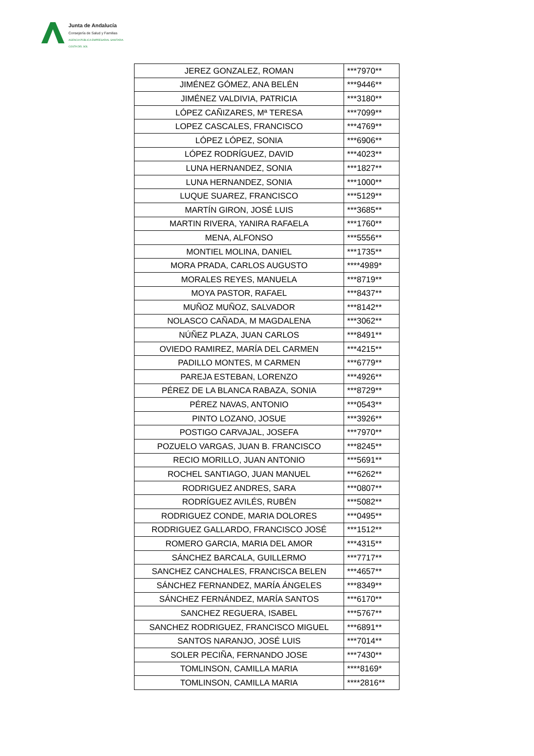Junta de Andalucía
Consejería de Salud y Familias
AGENCIA PÚBLICA EMPRESARIAL SANITARIA
COSTA DEL SOL
| JEREZ GONZALEZ, ROMAN | ***7970** |
| JIMÉNEZ GÓMEZ, ANA BELÉN | ***9446** |
| JIMÉNEZ VALDIVIA, PATRICIA | ***3180** |
| LÓPEZ CAÑIZARES, Mª TERESA | ***7099** |
| LOPEZ CASCALES, FRANCISCO | ***4769** |
| LÓPEZ LÓPEZ, SONIA | ***6906** |
| LÓPEZ RODRÍGUEZ, DAVID | ***4023** |
| LUNA HERNANDEZ, SONIA | ***1827** |
| LUNA HERNANDEZ, SONIA | ***1000** |
| LUQUE SUAREZ, FRANCISCO | ***5129** |
| MARTÍN GIRON, JOSÉ LUIS | ***3685** |
| MARTIN RIVERA, YANIRA RAFAELA | ***1760** |
| MENA, ALFONSO | ***5556** |
| MONTIEL MOLINA, DANIEL | ***1735** |
| MORA PRADA, CARLOS AUGUSTO | ****4989* |
| MORALES REYES, MANUELA | ***8719** |
| MOYA PASTOR, RAFAEL | ***8437** |
| MUÑOZ MUÑOZ, SALVADOR | ***8142** |
| NOLASCO CAÑADA, M MAGDALENA | ***3062** |
| NÚÑEZ PLAZA, JUAN CARLOS | ***8491** |
| OVIEDO RAMIREZ, MARÍA DEL CARMEN | ***4215** |
| PADILLO MONTES, M CARMEN | ***6779** |
| PAREJA ESTEBAN, LORENZO | ***4926** |
| PÉREZ DE LA BLANCA RABAZA, SONIA | ***8729** |
| PÉREZ NAVAS, ANTONIO | ***0543** |
| PINTO LOZANO, JOSUE | ***3926** |
| POSTIGO CARVAJAL, JOSEFA | ***7970** |
| POZUELO VARGAS, JUAN B. FRANCISCO | ***8245** |
| RECIO MORILLO, JUAN ANTONIO | ***5691** |
| ROCHEL SANTIAGO, JUAN MANUEL | ***6262** |
| RODRIGUEZ ANDRES, SARA | ***0807** |
| RODRÍGUEZ AVILÉS, RUBÉN | ***5082** |
| RODRIGUEZ CONDE, MARIA DOLORES | ***0495** |
| RODRIGUEZ GALLARDO, FRANCISCO JOSÉ | ***1512** |
| ROMERO GARCIA, MARIA DEL AMOR | ***4315** |
| SÁNCHEZ BARCALA, GUILLERMO | ***7717** |
| SANCHEZ CANCHALES, FRANCISCA BELEN | ***4657** |
| SÁNCHEZ FERNANDEZ, MARÍA ÁNGELES | ***8349** |
| SÁNCHEZ FERNÁNDEZ, MARÍA SANTOS | ***6170** |
| SANCHEZ REGUERA, ISABEL | ***5767** |
| SANCHEZ RODRIGUEZ, FRANCISCO MIGUEL | ***6891** |
| SANTOS NARANJO, JOSÉ LUIS | ***7014** |
| SOLER PECIÑA, FERNANDO JOSE | ***7430** |
| TOMLINSON, CAMILLA MARIA | ****8169* |
| TOMLINSON, CAMILLA MARIA | ****2816** |